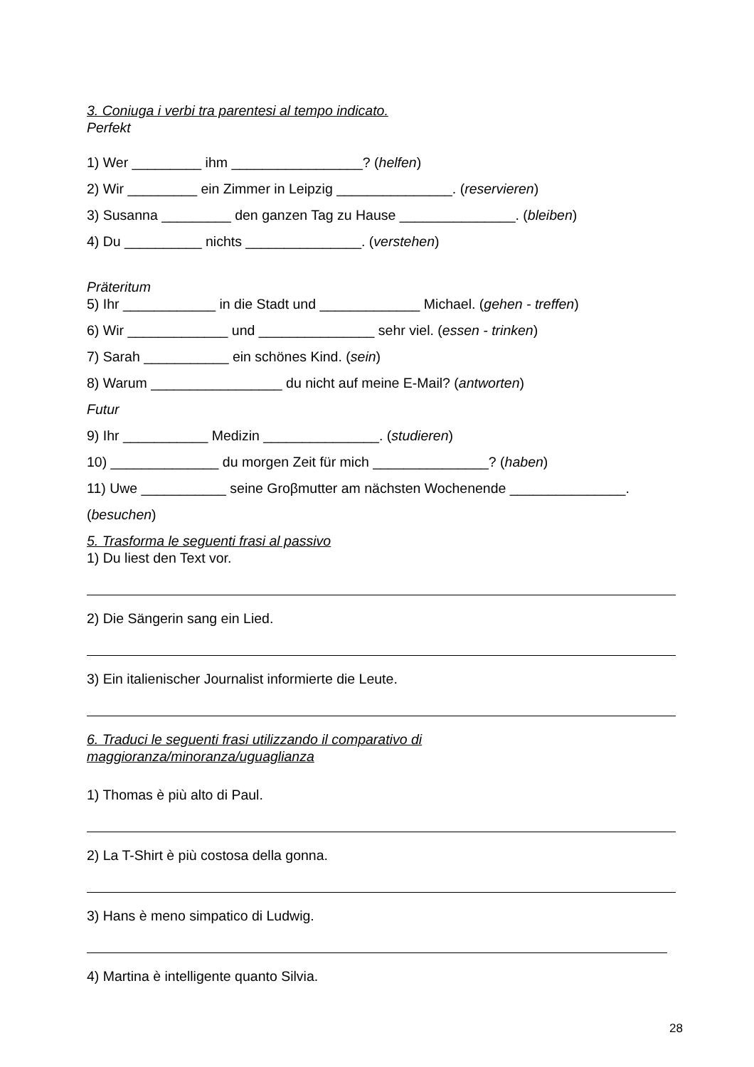3. Coniuga i verbi tra parentesi al tempo indicato.
Perfekt
1) Wer _________ ihm _________________? (helfen)
2) Wir _________ ein Zimmer in Leipzig _______________. (reservieren)
3) Susanna _________ den ganzen Tag zu Hause _______________. (bleiben)
4) Du __________ nichts _______________. (verstehen)
Präteritum
5) Ihr ____________ in die Stadt und _____________ Michael. (gehen - treffen)
6) Wir _____________ und _______________ sehr viel. (essen - trinken)
7) Sarah ___________ ein schönes Kind. (sein)
8) Warum _________________ du nicht auf meine E-Mail? (antworten)
Futur
9) Ihr ___________ Medizin _______________. (studieren)
10) ______________ du morgen Zeit für mich _______________? (haben)
11) Uwe ___________ seine Groβmutter am nächsten Wochenende _______________.
(besuchen)
5. Trasforma le seguenti frasi al passivo
1) Du liest den Text vor.
2) Die Sängerin sang ein Lied.
3) Ein italienischer Journalist informierte die Leute.
6. Traduci le seguenti frasi utilizzando il comparativo di
maggioranza/minoranza/uguaglianza
1) Thomas è più alto di Paul.
2) La T-Shirt è più costosa della gonna.
3) Hans è meno simpatico di Ludwig.
4) Martina è intelligente quanto Silvia.
28